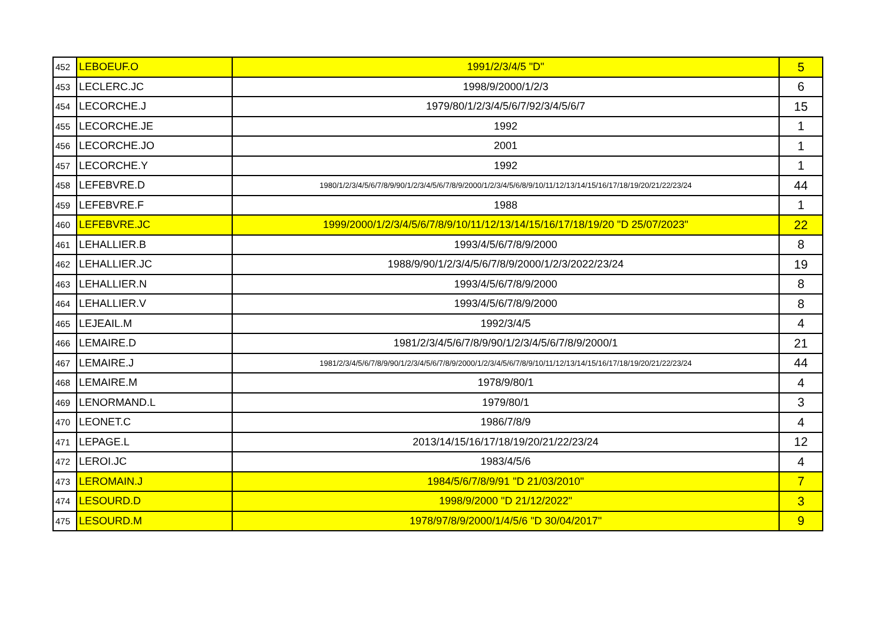| 452 | LEBOEUF.O | 1991/2/3/4/5 "D" | 5 |
| 453 | LECLERC.JC | 1998/9/2000/1/2/3 | 6 |
| 454 | LECORCHE.J | 1979/80/1/2/3/4/5/6/7/92/3/4/5/6/7 | 15 |
| 455 | LECORCHE.JE | 1992 | 1 |
| 456 | LECORCHE.JO | 2001 | 1 |
| 457 | LECORCHE.Y | 1992 | 1 |
| 458 | LEFEBVRE.D | 1980/1/2/3/4/5/6/7/8/9/90/1/2/3/4/5/6/7/8/9/2000/1/2/3/4/5/6/8/9/10/11/12/13/14/15/16/17/18/19/20/21/22/23/24 | 44 |
| 459 | LEFEBVRE.F | 1988 | 1 |
| 460 | LEFEBVRE.JC | 1999/2000/1/2/3/4/5/6/7/8/9/10/11/12/13/14/15/16/17/18/19/20 "D 25/07/2023" | 22 |
| 461 | LEHALLIER.B | 1993/4/5/6/7/8/9/2000 | 8 |
| 462 | LEHALLIER.JC | 1988/9/90/1/2/3/4/5/6/7/8/9/2000/1/2/3/2022/23/24 | 19 |
| 463 | LEHALLIER.N | 1993/4/5/6/7/8/9/2000 | 8 |
| 464 | LEHALLIER.V | 1993/4/5/6/7/8/9/2000 | 8 |
| 465 | LEJEAIL.M | 1992/3/4/5 | 4 |
| 466 | LEMAIRE.D | 1981/2/3/4/5/6/7/8/9/90/1/2/3/4/5/6/7/8/9/2000/1 | 21 |
| 467 | LEMAIRE.J | 1981/2/3/4/5/6/7/8/9/90/1/2/3/4/5/6/7/8/9/2000/1/2/3/4/5/6/7/8/9/10/11/12/13/14/15/16/17/18/19/20/21/22/23/24 | 44 |
| 468 | LEMAIRE.M | 1978/9/80/1 | 4 |
| 469 | LENORMAND.L | 1979/80/1 | 3 |
| 470 | LEONET.C | 1986/7/8/9 | 4 |
| 471 | LEPAGE.L | 2013/14/15/16/17/18/19/20/21/22/23/24 | 12 |
| 472 | LEROI.JC | 1983/4/5/6 | 4 |
| 473 | LEROMAIN.J | 1984/5/6/7/8/9/91 "D 21/03/2010" | 7 |
| 474 | LESOURD.D | 1998/9/2000 "D 21/12/2022" | 3 |
| 475 | LESOURD.M | 1978/97/8/9/2000/1/4/5/6 "D 30/04/2017" | 9 |